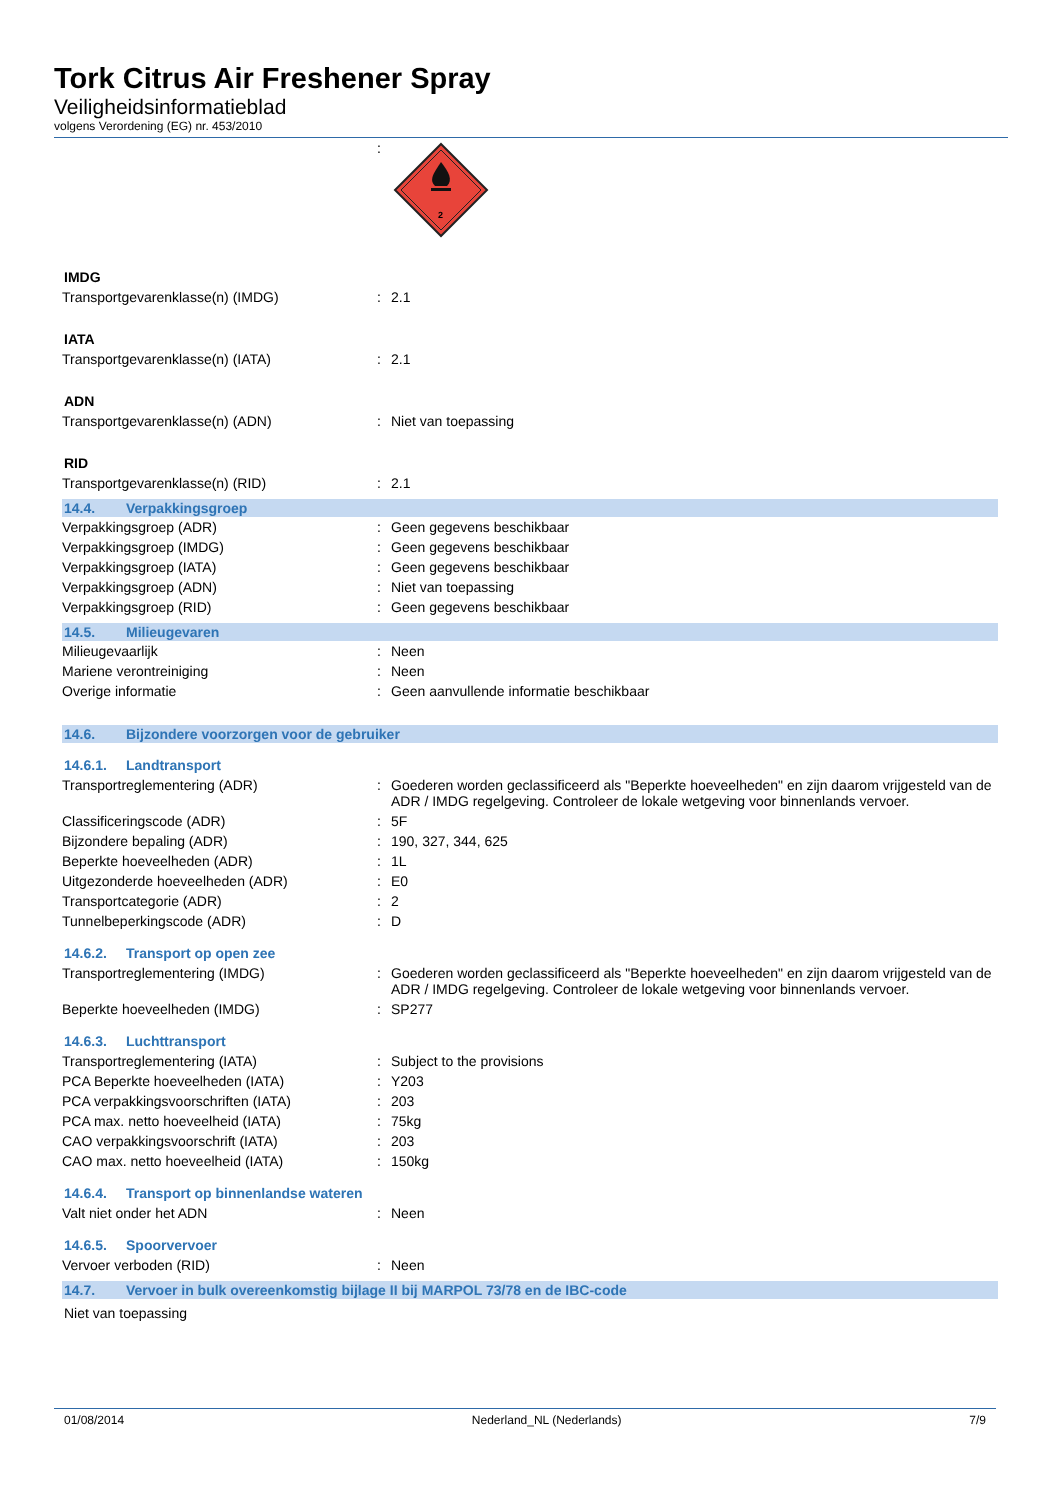Tork Citrus Air Freshener Spray
Veiligheidsinformatieblad
volgens Verordening (EG) nr. 453/2010
| | : | 2 |
IMDG
| Transportgevarenklasse(n) (IMDG) | : | 2.1 |
IATA
| Transportgevarenklasse(n) (IATA) | : | 2.1 |
ADN
| Transportgevarenklasse(n) (ADN) | : | Niet van toepassing |
RID
| Transportgevarenklasse(n) (RID) | : | 2.1 |
14.4. Verpakkingsgroep
| Verpakkingsgroep (ADR) | : | Geen gegevens beschikbaar |
| Verpakkingsgroep (IMDG) | : | Geen gegevens beschikbaar |
| Verpakkingsgroep (IATA) | : | Geen gegevens beschikbaar |
| Verpakkingsgroep (ADN) | : | Niet van toepassing |
| Verpakkingsgroep (RID) | : | Geen gegevens beschikbaar |
14.5. Milieugevaren
| Milieugevaarlijk | : | Neen |
| Mariene verontreiniging | : | Neen |
| Overige informatie | : | Geen aanvullende informatie beschikbaar |
14.6. Bijzondere voorzorgen voor de gebruiker
14.6.1. Landtransport
| Transportreglementering (ADR) | : | Goederen worden geclassificeerd als "Beperkte hoeveelheden" en zijn daarom vrijgesteld van de ADR / IMDG regelgeving. Controleer de lokale wetgeving voor binnenlands vervoer. |
| Classificeringscode (ADR) | : | 5F |
| Bijzondere bepaling (ADR) | : | 190, 327, 344, 625 |
| Beperkte hoeveelheden (ADR) | : | 1L |
| Uitgezonderde hoeveelheden (ADR) | : | E0 |
| Transportcategorie (ADR) | : | 2 |
| Tunnelbeperkingscode (ADR) | : | D |
14.6.2. Transport op open zee
| Transportreglementering (IMDG) | : | Goederen worden geclassificeerd als "Beperkte hoeveelheden" en zijn daarom vrijgesteld van de ADR / IMDG regelgeving. Controleer de lokale wetgeving voor binnenlands vervoer. |
| Beperkte hoeveelheden (IMDG) | : | SP277 |
14.6.3. Luchttransport
| Transportreglementering (IATA) | : | Subject to the provisions |
| PCA Beperkte hoeveelheden (IATA) | : | Y203 |
| PCA verpakkingsvoorschriften (IATA) | : | 203 |
| PCA max. netto hoeveelheid (IATA) | : | 75kg |
| CAO verpakkingsvoorschrift (IATA) | : | 203 |
| CAO max. netto hoeveelheid (IATA) | : | 150kg |
14.6.4. Transport op binnenlandse wateren
| Valt niet onder het ADN | : | Neen |
14.6.5. Spoorvervoer
| Vervoer verboden (RID) | : | Neen |
14.7. Vervoer in bulk overeenkomstig bijlage II bij MARPOL 73/78 en de IBC-code
Niet van toepassing
01/08/2014 Nederland_NL (Nederlands) 7/9